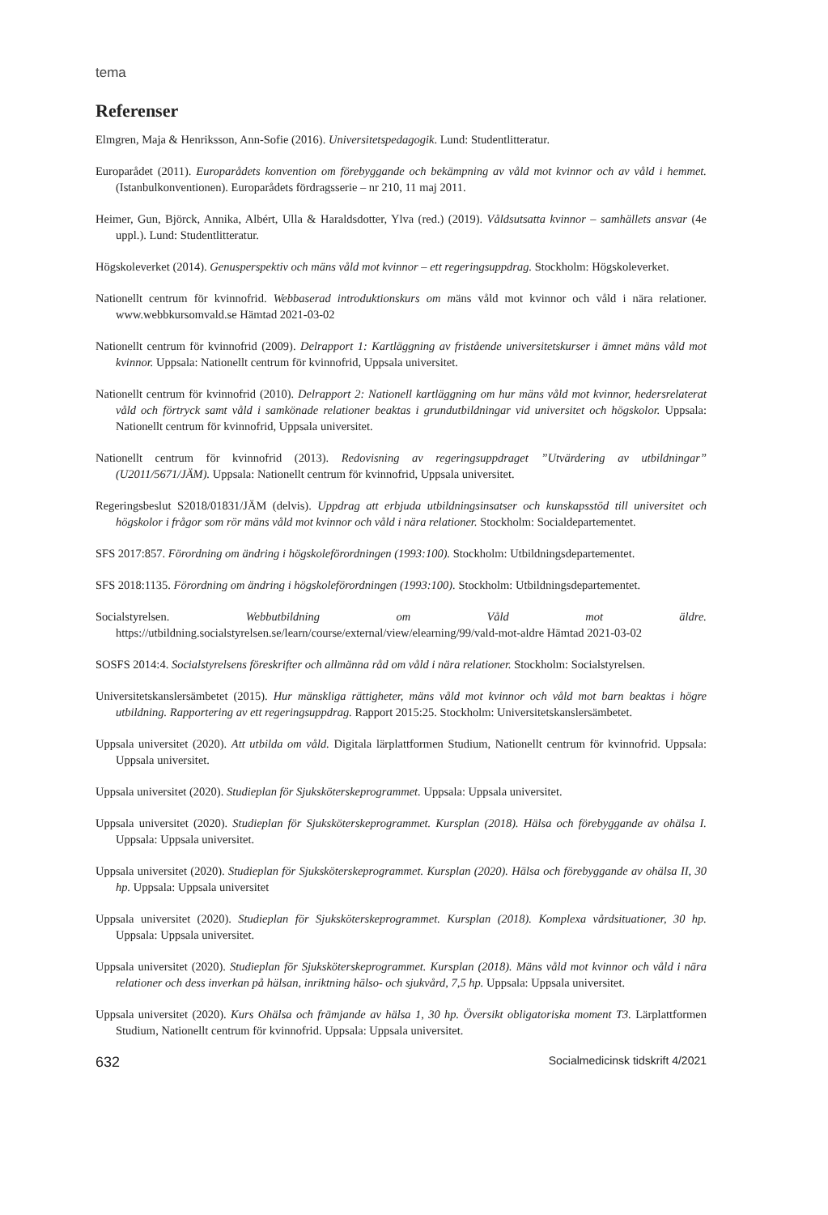tema
Referenser
Elmgren, Maja & Henriksson, Ann-Sofie (2016). Universitetspedagogik. Lund: Studentlitteratur.
Europarådet (2011). Europarådets konvention om förebyggande och bekämpning av våld mot kvinnor och av våld i hemmet. (Istanbulkonventionen). Europarådets fördragsserie – nr 210, 11 maj 2011.
Heimer, Gun, Björck, Annika, Albért, Ulla & Haraldsdotter, Ylva (red.) (2019). Våldsutsatta kvinnor – samhällets ansvar (4e uppl.). Lund: Studentlitteratur.
Högskoleverket (2014). Genusperspektiv och mäns våld mot kvinnor – ett regeringsuppdrag. Stockholm: Högskoleverket.
Nationellt centrum för kvinnofrid. Webbaserad introduktionskurs om mäns våld mot kvinnor och våld i nära relationer. www.webbkursomvald.se Hämtad 2021-03-02
Nationellt centrum för kvinnofrid (2009). Delrapport 1: Kartläggning av fristående universitetskurser i ämnet mäns våld mot kvinnor. Uppsala: Nationellt centrum för kvinnofrid, Uppsala universitet.
Nationellt centrum för kvinnofrid (2010). Delrapport 2: Nationell kartläggning om hur mäns våld mot kvinnor, hedersrelaterat våld och förtryck samt våld i samkönade relationer beaktas i grundutbildningar vid universitet och högskolor. Uppsala: Nationellt centrum för kvinnofrid, Uppsala universitet.
Nationellt centrum för kvinnofrid (2013). Redovisning av regeringsuppdraget ”Utvärdering av utbildningar” (U2011/5671/JÄM). Uppsala: Nationellt centrum för kvinnofrid, Uppsala universitet.
Regeringsbeslut S2018/01831/JÄM (delvis). Uppdrag att erbjuda utbildningsinsatser och kunskapsstöd till universitet och högskolor i frågor som rör mäns våld mot kvinnor och våld i nära relationer. Stockholm: Socialdepartementet.
SFS 2017:857. Förordning om ändring i högskoleförordningen (1993:100). Stockholm: Utbildningsdepartementet.
SFS 2018:1135. Förordning om ändring i högskoleförordningen (1993:100). Stockholm: Utbildningsdepartementet.
Socialstyrelsen. Webbutbildning om Våld mot äldre. https://utbildning.socialstyrelsen.se/learn/course/external/view/elearning/99/vald-mot-aldre Hämtad 2021-03-02
SOSFS 2014:4. Socialstyrelsens föreskrifter och allmänna råd om våld i nära relationer. Stockholm: Socialstyrelsen.
Universitetskanslersämbetet (2015). Hur mänskliga rättigheter, mäns våld mot kvinnor och våld mot barn beaktas i högre utbildning. Rapportering av ett regeringsuppdrag. Rapport 2015:25. Stockholm: Universitetskanslersämbetet.
Uppsala universitet (2020). Att utbilda om våld. Digitala lärplattformen Studium, Nationellt centrum för kvinnofrid. Uppsala: Uppsala universitet.
Uppsala universitet (2020). Studieplan för Sjuksköterskeprogrammet. Uppsala: Uppsala universitet.
Uppsala universitet (2020). Studieplan för Sjuksköterskeprogrammet. Kursplan (2018). Hälsa och förebyggande av ohälsa I. Uppsala: Uppsala universitet.
Uppsala universitet (2020). Studieplan för Sjuksköterskeprogrammet. Kursplan (2020). Hälsa och förebyggande av ohälsa II, 30 hp. Uppsala: Uppsala universitet
Uppsala universitet (2020). Studieplan för Sjuksköterskeprogrammet. Kursplan (2018). Komplexa vårdsituationer, 30 hp. Uppsala: Uppsala universitet.
Uppsala universitet (2020). Studieplan för Sjuksköterskeprogrammet. Kursplan (2018). Mäns våld mot kvinnor och våld i nära relationer och dess inverkan på hälsan, inriktning hälso- och sjukvård, 7,5 hp. Uppsala: Uppsala universitet.
Uppsala universitet (2020). Kurs Ohälsa och främjande av hälsa 1, 30 hp. Översikt obligatoriska moment T3. Lärplattformen Studium, Nationellt centrum för kvinnofrid. Uppsala: Uppsala universitet.
632 Socialmedicinsk tidskrift 4/2021